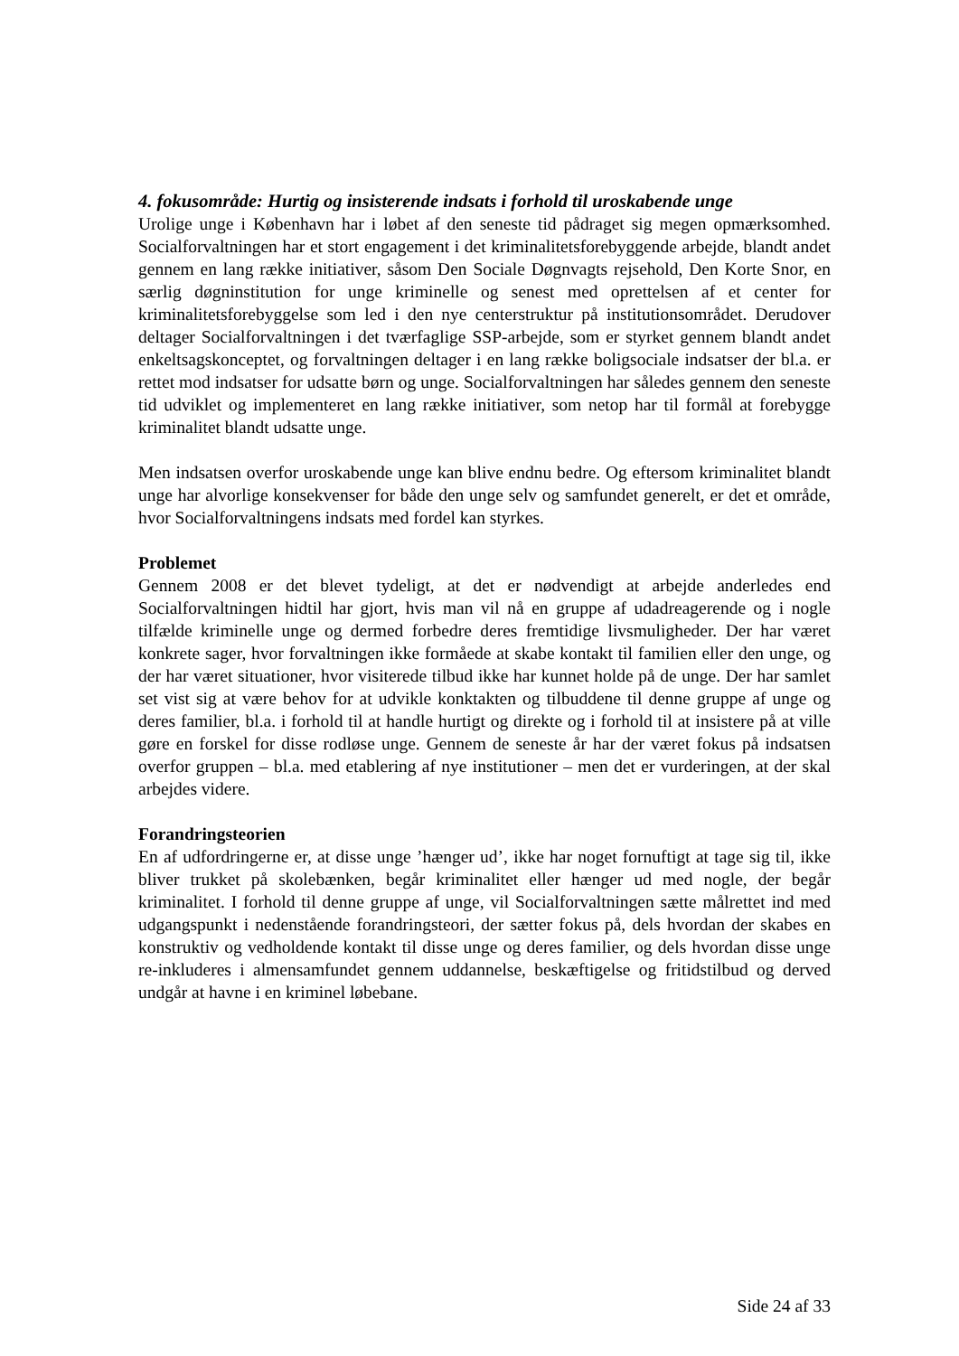4. fokusområde: Hurtig og insisterende indsats i forhold til uroskabende unge
Urolige unge i København har i løbet af den seneste tid pådraget sig megen opmærksomhed. Socialforvaltningen har et stort engagement i det kriminalitetsforebyggende arbejde, blandt andet gennem en lang række initiativer, såsom Den Sociale Døgnvagts rejsehold, Den Korte Snor, en særlig døgninstitution for unge kriminelle og senest med oprettelsen af et center for kriminalitetsforebyggelse som led i den nye centerstruktur på institutionsområdet. Derudover deltager Socialforvaltningen i det tværfaglige SSP-arbejde, som er styrket gennem blandt andet enkeltsagskonceptet, og forvaltningen deltager i en lang række boligsociale indsatser der bl.a. er rettet mod indsatser for udsatte børn og unge. Socialforvaltningen har således gennem den seneste tid udviklet og implementeret en lang række initiativer, som netop har til formål at forebygge kriminalitet blandt udsatte unge.
Men indsatsen overfor uroskabende unge kan blive endnu bedre. Og eftersom kriminalitet blandt unge har alvorlige konsekvenser for både den unge selv og samfundet generelt, er det et område, hvor Socialforvaltningens indsats med fordel kan styrkes.
Problemet
Gennem 2008 er det blevet tydeligt, at det er nødvendigt at arbejde anderledes end Socialforvaltningen hidtil har gjort, hvis man vil nå en gruppe af udadreagerende og i nogle tilfælde kriminelle unge og dermed forbedre deres fremtidige livsmuligheder. Der har været konkrete sager, hvor forvaltningen ikke formåede at skabe kontakt til familien eller den unge, og der har været situationer, hvor visiterede tilbud ikke har kunnet holde på de unge. Der har samlet set vist sig at være behov for at udvikle konktakten og tilbuddene til denne gruppe af unge og deres familier, bl.a. i forhold til at handle hurtigt og direkte og i forhold til at insistere på at ville gøre en forskel for disse rodløse unge. Gennem de seneste år har der været fokus på indsatsen overfor gruppen – bl.a. med etablering af nye institutioner – men det er vurderingen, at der skal arbejdes videre.
Forandringsteorien
En af udfordringerne er, at disse unge ’hænger ud’, ikke har noget fornuftigt at tage sig til, ikke bliver trukket på skolebænken, begår kriminalitet eller hænger ud med nogle, der begår kriminalitet. I forhold til denne gruppe af unge, vil Socialforvaltningen sætte målrettet ind med udgangspunkt i nedenstående forandringsteori, der sætter fokus på, dels hvordan der skabes en konstruktiv og vedholdende kontakt til disse unge og deres familier, og dels hvordan disse unge re-inkluderes i almensamfundet gennem uddannelse, beskæftigelse og fritidstilbud og derved undgår at havne i en kriminel løbebane.
Side 24 af 33